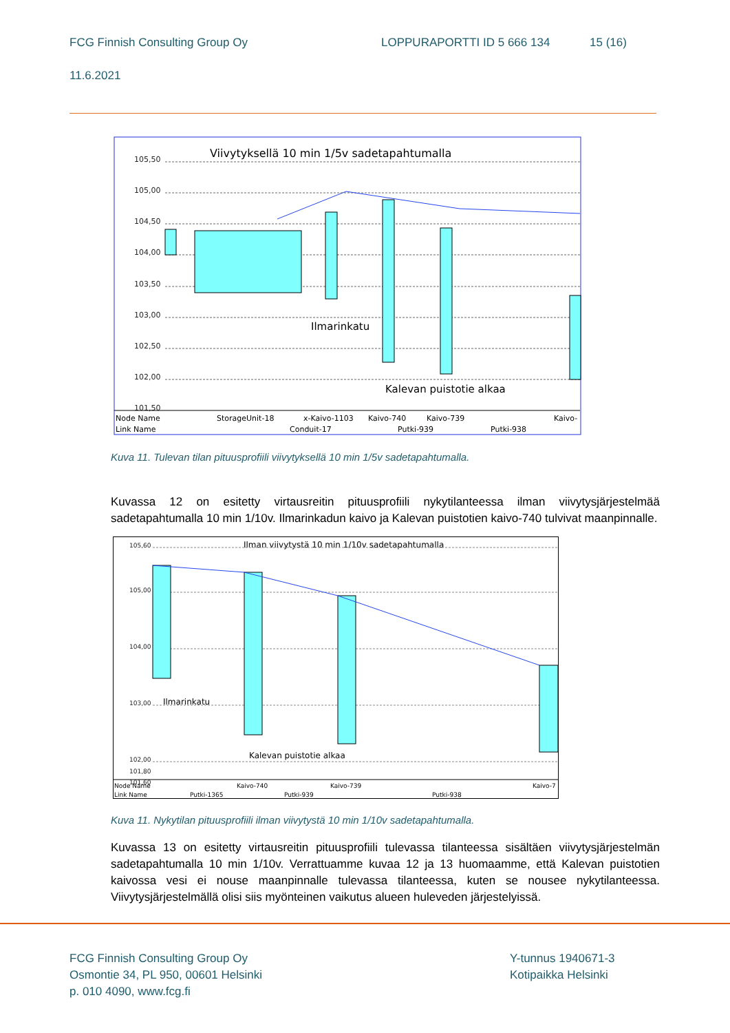FCG Finnish Consulting Group Oy LOPPURAPORTTI ID 5 666 134 15 (16)
11.6.2021
Viivytyksellä 10 min 1/5v sadetapahtumalla
105,50
105,00
104,50
104,00
103,50
103,00
102,50
102,00
101,50
Ilmarinkatu
Kalevan puistotie alkaa
Node Name
Link Name
StorageUnit-18
x-Kaivo-1103
Kaivo-740
Kaivo-739
Kaivo-
Conduit-17
Putki-939
Putki-938
Kuva 11. Tulevan tilan pituusprofiili viivytyksellä 10 min 1/5v sadetapahtumalla.
Kuvassa 12 on esitetty virtausreitin pituusprofiili nykytilanteessa ilman viivytysjärjestelmää sadetapahtumalla 10 min 1/10v. Ilmarinkadun kaivo ja Kalevan puistotien kaivo-740 tulvivat maanpinnalle.
Ilman viivytystä 10 min 1/10v sadetapahtumalla
105,60
105,00
104,00
103,00
102,00
101,80
101,60
Ilmarinkatu
Kalevan puistotie alkaa
Node Name
Link Name
Kaivo-740
Kaivo-739
Kaivo-7
Putki-1365
Putki-939
Putki-938
Kuva 11. Nykytilan pituusprofiili ilman viivytystä 10 min 1/10v sadetapahtumalla.
Kuvassa 13 on esitetty virtausreitin pituusprofiili tulevassa tilanteessa sisältäen viivytysjärjestelmän sadetapahtumalla 10 min 1/10v. Verrattuamme kuvaa 12 ja 13 huomaamme, että Kalevan puistotien kaivossa vesi ei nouse maanpinnalle tulevassa tilanteessa, kuten se nousee nykytilanteessa. Viivytysjärjestelmällä olisi siis myönteinen vaikutus alueen huleveden järjestelyissä.
FCG Finnish Consulting Group Oy
Osmontie 34, PL 950, 00601 Helsinki
p. 010 4090, www.fcg.fi
Y-tunnus 1940671-3
Kotipaikka Helsinki